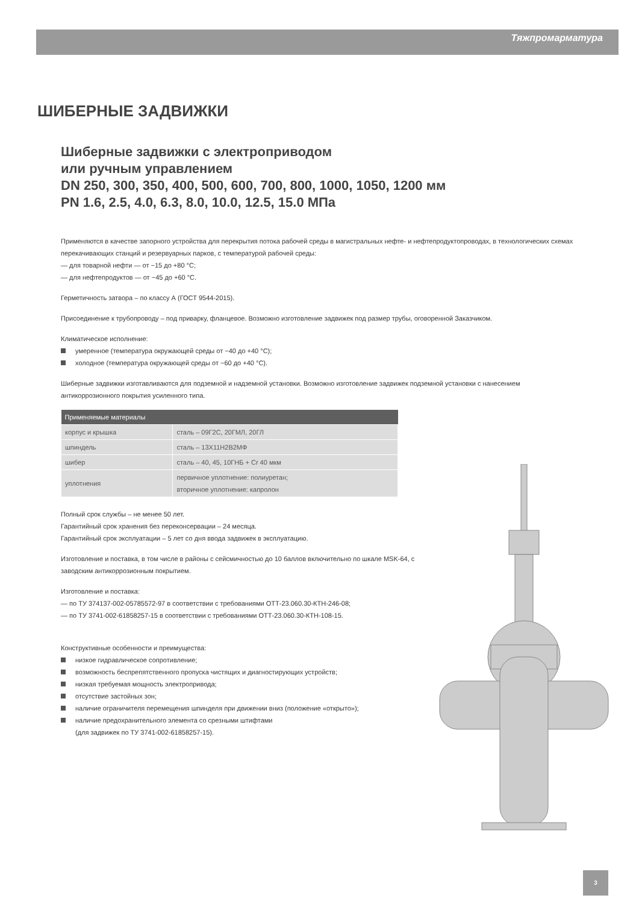Тяжпромарматура
ШИБЕРНЫЕ ЗАДВИЖКИ
Шиберные задвижки с электроприводом
или ручным управлением
DN 250, 300, 350, 400, 500, 600, 700, 800, 1000, 1050, 1200 мм
PN 1.6, 2.5, 4.0, 6.3, 8.0, 10.0, 12.5, 15.0 МПа
Применяются в качестве запорного устройства для перекрытия потока рабочей среды в магистральных нефте- и нефтепродуктопроводах, в технологических схемах перекачивающих станций и резервуарных парков, с температурой рабочей среды:
— для товарной нефти — от −15 до +80 °С;
— для нефтепродуктов — от −45 до +60 °С.
Герметичность затвора – по классу А (ГОСТ 9544-2015).
Присоединение к трубопроводу – под приварку, фланцевое. Возможно изготовление задвижек под размер трубы, оговоренной Заказчиком.
Климатическое исполнение:
умеренное (температура окружающей среды от −40 до +40 °С);
холодное (температура окружающей среды от −60 до +40 °С).
Шиберные задвижки изготавливаются для подземной и надземной установки. Возможно изготовление задвижек подземной установки с нанесением антикоррозионного покрытия усиленного типа.
| Применяемые материалы | |
| --- | --- |
| корпус и крышка | сталь – 09Г2С, 20ГМЛ, 20ГЛ |
| шпиндель | сталь – 13Х11Н2В2МФ |
| шибер | сталь – 40, 45, 10ГНБ + Cr 40 мкм |
| уплотнения | первичное уплотнение: полиуретан; вторичное уплотнение: капролон |
Полный срок службы – не менее 50 лет.
Гарантийный срок хранения без переконсервации – 24 месяца.
Гарантийный срок эксплуатации – 5 лет со дня ввода задвижек в эксплуатацию.
Изготовление и поставка, в том числе в районы с сейсмичностью до 10 баллов включительно по шкале MSK-64, с заводским антикоррозионным покрытием.
Изготовление и поставка:
— по ТУ 374137-002-05785572-97 в соответствии с требованиями ОТТ-23.060.30-КТН-246-08;
— по ТУ 3741-002-61858257-15 в соответствии с требованиями ОТТ-23.060.30-КТН-108-15.
Конструктивные особенности и преимущества:
низкое гидравлическое сопротивление;
возможность беспрепятственного пропуска чистящих и диагностирующих устройств;
низкая требуемая мощность электропривода;
отсутствие застойных зон;
наличие ограничителя перемещения шпинделя при движении вниз (положение «открыто»);
наличие предохранительного элемента со срезными штифтами
(для задвижек по ТУ 3741-002-61858257-15).
3